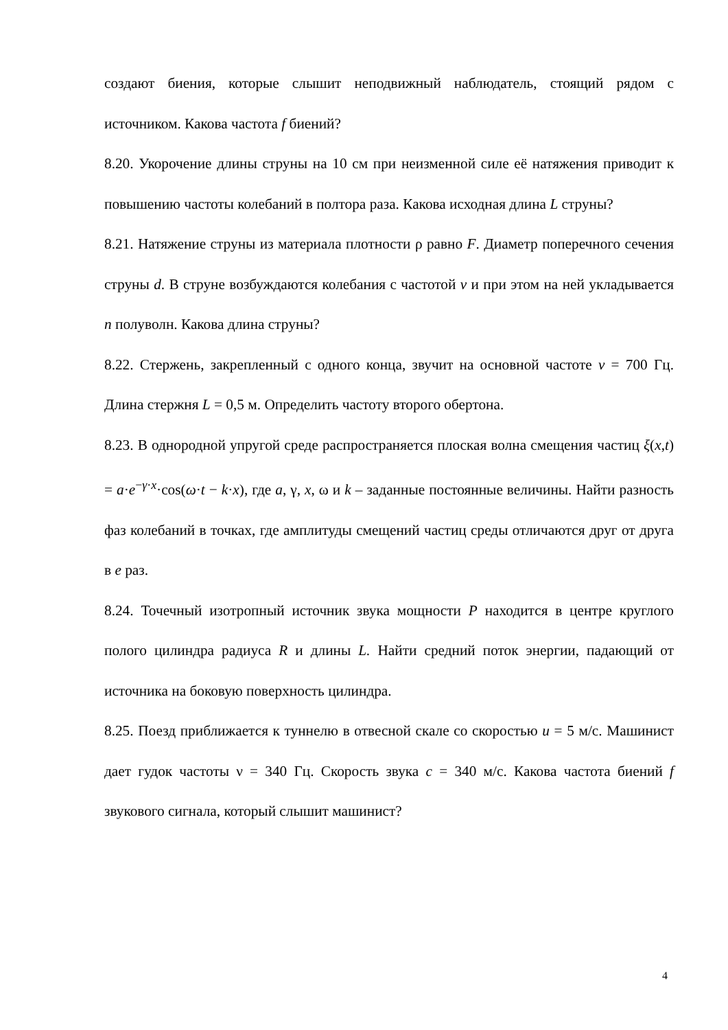создают биения, которые слышит неподвижный наблюдатель, стоящий рядом с источником. Какова частота f биений?
8.20. Укорочение длины струны на 10 см при неизменной силе её натяжения приводит к повышению частоты колебаний в полтора раза. Какова исходная длина L струны?
8.21. Натяжение струны из материала плотности ρ равно F. Диаметр поперечного сечения струны d. В струне возбуждаются колебания с частотой v и при этом на ней укладывается n полуволн. Какова длина струны?
8.22. Стержень, закрепленный с одного конца, звучит на основной частоте ν = 700 Гц. Длина стержня L = 0,5 м. Определить частоту второго обертона.
8.23. В однородной упругой среде распространяется плоская волна смещения частиц ξ(x,t) = a·e<sup>−γ·x</sup>·cos(ω·t − k·x), где a, γ, x, ω и k – заданные постоянные величины. Найти разность фаз колебаний в точках, где амплитуды смещений частиц среды отличаются друг от друга в e раз.
8.24. Точечный изотропный источник звука мощности P находится в центре круглого полого цилиндра радиуса R и длины L. Найти средний поток энергии, падающий от источника на боковую поверхность цилиндра.
8.25. Поезд приближается к туннелю в отвесной скале со скоростью u = 5 м/с. Машинист дает гудок частоты ν = 340 Гц. Скорость звука c = 340 м/с. Какова частота биений f звукового сигнала, который слышит машинист?
4